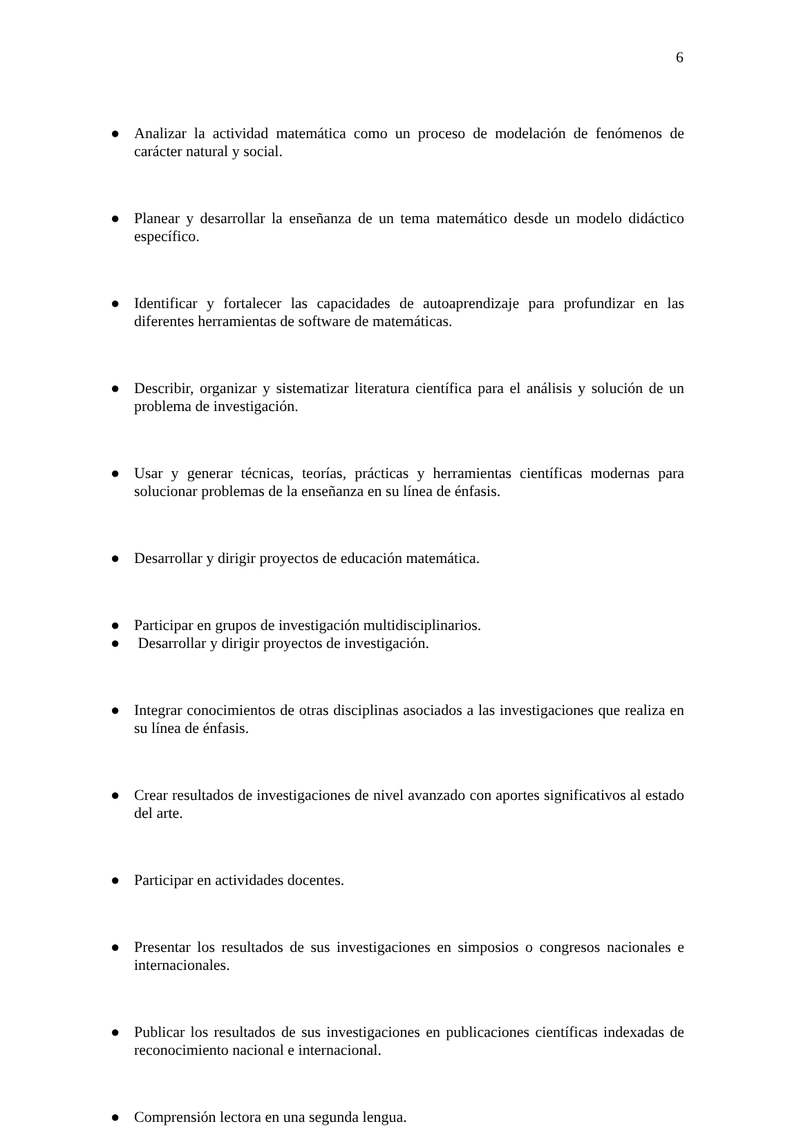6
● Analizar la actividad matemática como un proceso de modelación de fenómenos de carácter natural y social.
● Planear y desarrollar la enseñanza de un tema matemático desde un modelo didáctico específico.
● Identificar y fortalecer las capacidades de autoaprendizaje para profundizar en las diferentes herramientas de software de matemáticas.
● Describir, organizar y sistematizar literatura científica para el análisis y solución de un problema de investigación.
● Usar y generar técnicas, teorías, prácticas y herramientas científicas modernas para solucionar problemas de la enseñanza en su línea de énfasis.
● Desarrollar y dirigir proyectos de educación matemática.
● Participar en grupos de investigación multidisciplinarios.
● Desarrollar y dirigir proyectos de investigación.
● Integrar conocimientos de otras disciplinas asociados a las investigaciones que realiza en su línea de énfasis.
● Crear resultados de investigaciones de nivel avanzado con aportes significativos al estado del arte.
● Participar en actividades docentes.
● Presentar los resultados de sus investigaciones en simposios o congresos nacionales e internacionales.
● Publicar los resultados de sus investigaciones en publicaciones científicas indexadas de reconocimiento nacional e internacional.
● Comprensión lectora en una segunda lengua.